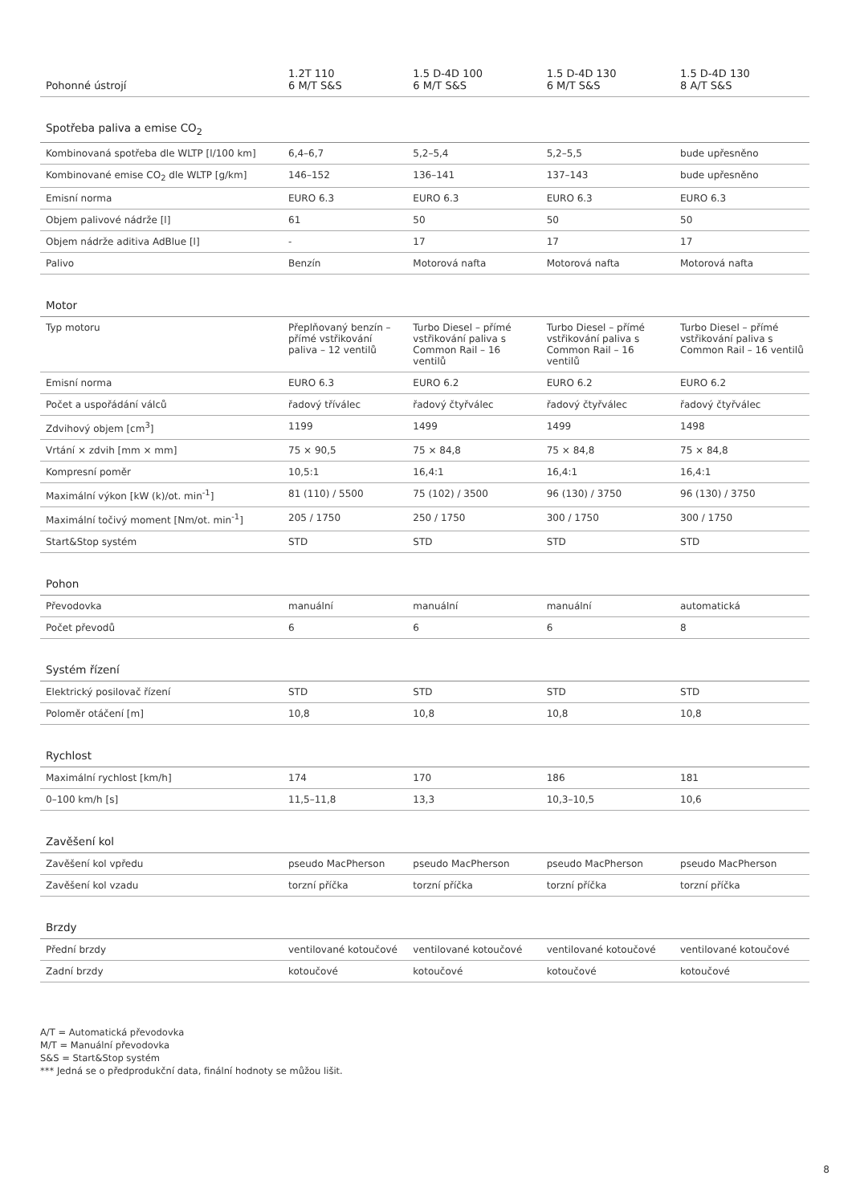| Pohonné ústrojí | 1.2T 110 6 M/T S&S | 1.5 D-4D 100 6 M/T S&S | 1.5 D-4D 130 6 M/T S&S | 1.5 D-4D 130 8 A/T S&S |
| --- | --- | --- | --- | --- |
| Spotřeba paliva a emise CO<sub>2</sub> | | | | |
| Kombinovaná spotřeba dle WLTP [l/100 km] | 6,4–6,7 | 5,2–5,4 | 5,2–5,5 | bude upřesněno |
| Kombinované emise CO<sub>2</sub> dle WLTP [g/km] | 146–152 | 136–141 | 137–143 | bude upřesněno |
| Emisní norma | EURO 6.3 | EURO 6.3 | EURO 6.3 | EURO 6.3 |
| Objem palivové nádrže [l] | 61 | 50 | 50 | 50 |
| Objem nádrže aditiva AdBlue [l] | - | 17 | 17 | 17 |
| Palivo | Benzín | Motorová nafta | Motorová nafta | Motorová nafta |
| Motor | | | | |
| Typ motoru | Přeplňovaný benzín – přímé vstřikování paliva – 12 ventilů | Turbo Diesel – přímé vstřikování paliva s Common Rail – 16 ventilů | Turbo Diesel – přímé vstřikování paliva s Common Rail – 16 ventilů | Turbo Diesel – přímé vstřikování paliva s Common Rail – 16 ventilů |
| Emisní norma | EURO 6.3 | EURO 6.2 | EURO 6.2 | EURO 6.2 |
| Počet a uspořádání válců | řadový tříválec | řadový čtyřválec | řadový čtyřválec | řadový čtyřválec |
| Zdvihový objem [cm<sup>3</sup>] | 1199 | 1499 | 1499 | 1498 |
| Vrtání × zdvih [mm × mm] | 75 × 90,5 | 75 × 84,8 | 75 × 84,8 | 75 × 84,8 |
| Kompresní poměr | 10,5:1 | 16,4:1 | 16,4:1 | 16,4:1 |
| Maximální výkon [kW (k)/ot. min<sup>-1</sup>] | 81 (110) / 5500 | 75 (102) / 3500 | 96 (130) / 3750 | 96 (130) / 3750 |
| Maximální točivý moment [Nm/ot. min<sup>-1</sup>] | 205 / 1750 | 250 / 1750 | 300 / 1750 | 300 / 1750 |
| Start&Stop systém | STD | STD | STD | STD |
| Pohon | | | | |
| Převodovka | manuální | manuální | manuální | automatická |
| Počet převodů | 6 | 6 | 6 | 8 |
| Systém řízení | | | | |
| Elektrický posilovač řízení | STD | STD | STD | STD |
| Poloměr otáčení [m] | 10,8 | 10,8 | 10,8 | 10,8 |
| Rychlost | | | | |
| Maximální rychlost [km/h] | 174 | 170 | 186 | 181 |
| 0–100 km/h [s] | 11,5–11,8 | 13,3 | 10,3–10,5 | 10,6 |
| Zavěšení kol | | | | |
| Zavěšení kol vpředu | pseudo MacPherson | pseudo MacPherson | pseudo MacPherson | pseudo MacPherson |
| Zavěšení kol vzadu | torzní příčka | torzní příčka | torzní příčka | torzní příčka |
| Brzdy | | | | |
| Přední brzdy | ventilované kotoučové | ventilované kotoučové | ventilované kotoučové | ventilované kotoučové |
| Zadní brzdy | kotoučové | kotoučové | kotoučové | kotoučové |
A/T = Automatická převodovka
M/T = Manuální převodovka
S&S = Start&Stop systém
*** Jedná se o předprodukční data, finální hodnoty se můžou lišit.
8